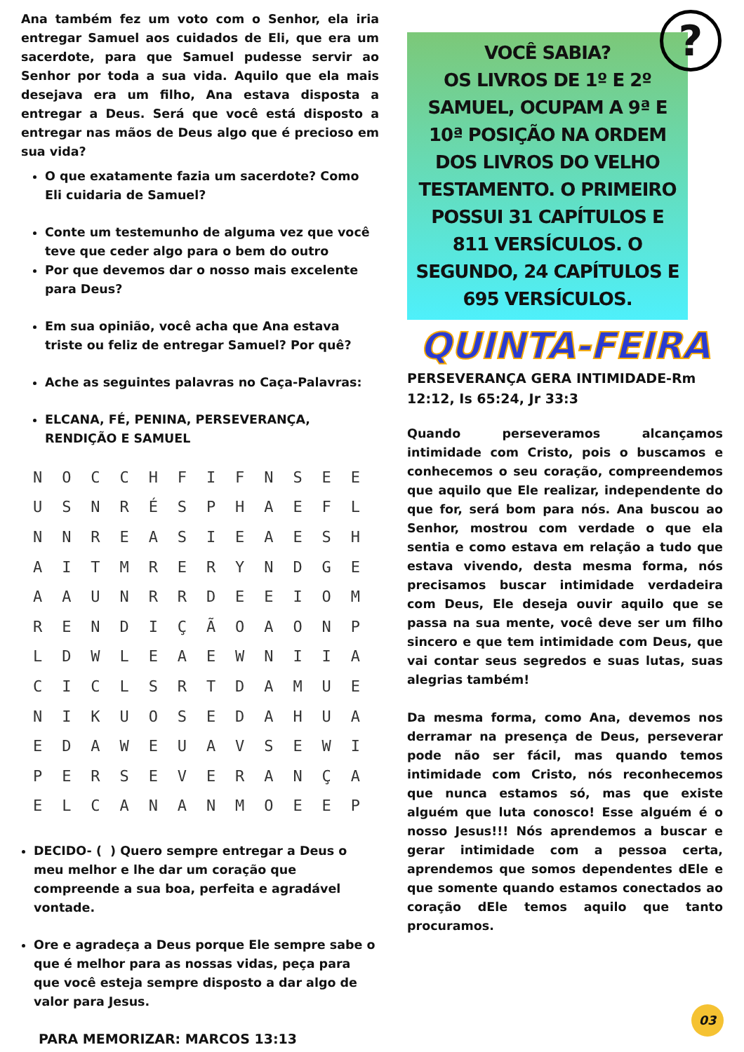?
Ana também fez um voto com o Senhor, ela iria entregar Samuel aos cuidados de Eli, que era um sacerdote, para que Samuel pudesse servir ao Senhor por toda a sua vida. Aquilo que ela mais desejava era um filho, Ana estava disposta a entregar a Deus. Será que você está disposto a entregar nas mãos de Deus algo que é precioso em sua vida?
O que exatamente fazia um sacerdote? Como Eli cuidaria de Samuel?
Conte um testemunho de alguma vez que você teve que ceder algo para o bem do outro
Por que devemos dar o nosso mais excelente para Deus?
Em sua opinião, você acha que Ana estava triste ou feliz de entregar Samuel? Por quê?
Ache as seguintes palavras no Caça-Palavras:
ELCANA, FÉ, PENINA, PERSEVERANÇA, RENDIÇÃO E SAMUEL
| N | O | C | C | H | F | I | F | N | S | E | E |
| U | S | N | R | É | S | P | H | A | E | F | L |
| N | N | R | E | A | S | I | E | A | E | S | H |
| A | I | T | M | R | E | R | Y | N | D | G | E |
| A | A | U | N | R | R | D | E | E | I | O | M |
| R | E | N | D | I | Ç | Ã | O | A | O | N | P |
| L | D | W | L | E | A | E | W | N | I | I | A |
| C | I | C | L | S | R | T | D | A | M | U | E |
| N | I | K | U | O | S | E | D | A | H | U | A |
| E | D | A | W | E | U | A | V | S | E | W | I |
| P | E | R | S | E | V | E | R | A | N | Ç | A |
| E | L | C | A | N | A | N | M | O | E | E | P |
DECIDO- ( ) Quero sempre entregar a Deus o meu melhor e lhe dar um coração que compreende a sua boa, perfeita e agradável vontade.
Ore e agradeça a Deus porque Ele sempre sabe o que é melhor para as nossas vidas, peça para que você esteja sempre disposto a dar algo de valor para Jesus.
PARA MEMORIZAR: MARCOS 13:13
VOCÊ SABIA?
OS LIVROS DE 1º E 2º SAMUEL, OCUPAM A 9ª E 10ª POSIÇÃO NA ORDEM DOS LIVROS DO VELHO TESTAMENTO. O PRIMEIRO POSSUI 31 CAPÍTULOS E 811 VERSÍCULOS. O SEGUNDO, 24 CAPÍTULOS E 695 VERSÍCULOS.
QUINTA-FEIRA
PERSEVERANÇA GERA INTIMIDADE-Rm 12:12, Is 65:24, Jr 33:3
Quando perseveramos alcançamos intimidade com Cristo, pois o buscamos e conhecemos o seu coração, compreendemos que aquilo que Ele realizar, independente do que for, será bom para nós. Ana buscou ao Senhor, mostrou com verdade o que ela sentia e como estava em relação a tudo que estava vivendo, desta mesma forma, nós precisamos buscar intimidade verdadeira com Deus, Ele deseja ouvir aquilo que se passa na sua mente, você deve ser um filho sincero e que tem intimidade com Deus, que vai contar seus segredos e suas lutas, suas alegrias também!
Da mesma forma, como Ana, devemos nos derramar na presença de Deus, perseverar pode não ser fácil, mas quando temos intimidade com Cristo, nós reconhecemos que nunca estamos só, mas que existe alguém que luta conosco! Esse alguém é o nosso Jesus!!! Nós aprendemos a buscar e gerar intimidade com a pessoa certa, aprendemos que somos dependentes dEle e que somente quando estamos conectados ao coração dEle temos aquilo que tanto procuramos.
03